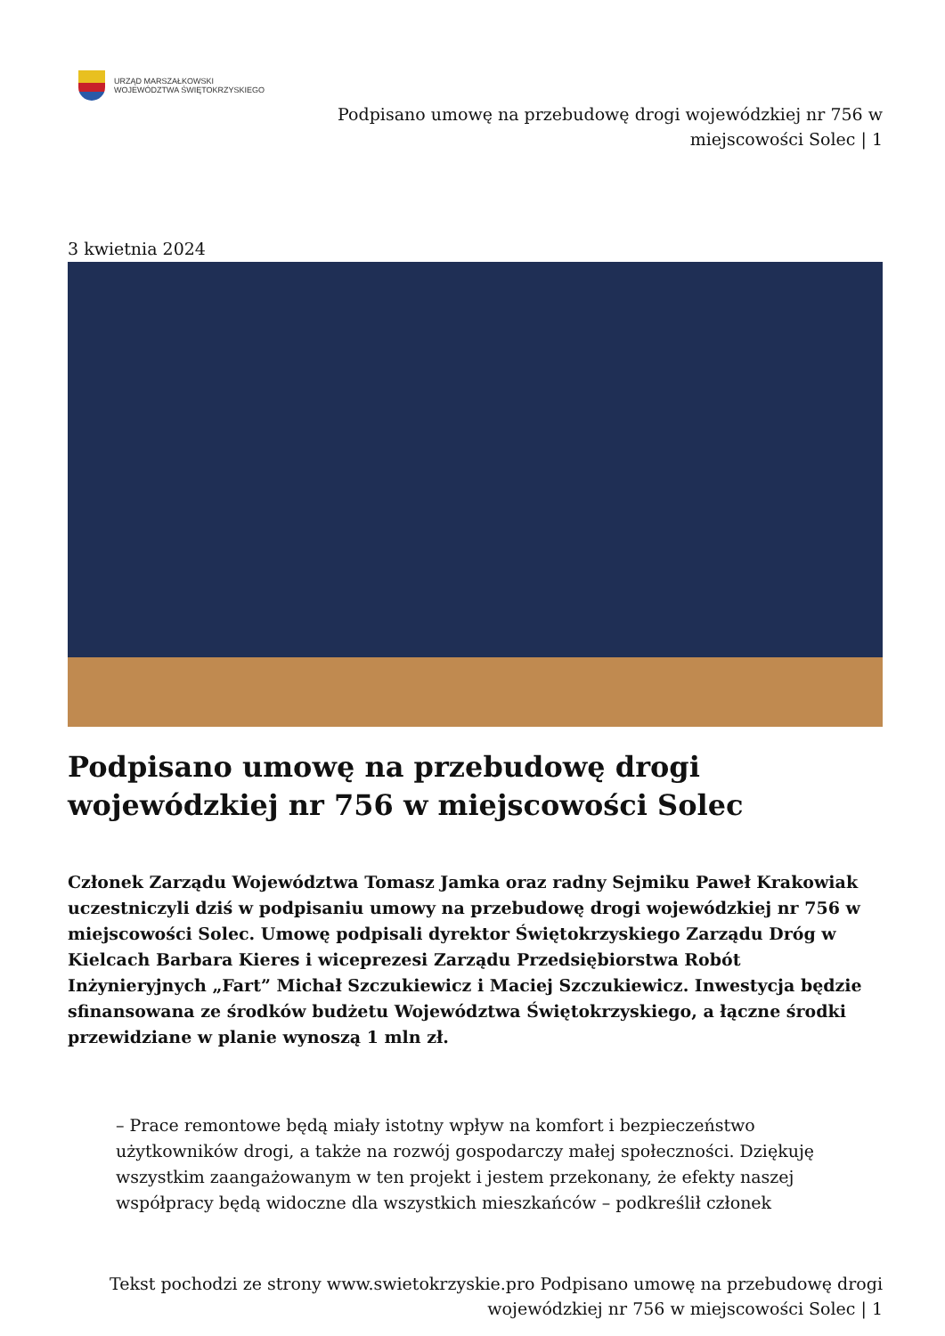URZĄD MARSZAŁKOWSKI
WOJEWÓDZTWA ŚWIĘTOKRZYSKIEGO
Podpisano umowę na przebudowę drogi wojewódzkiej nr 756 w
miejscowości Solec | 1
3 kwietnia 2024
Podpisano umowę na przebudowę drogi wojewódzkiej nr 756 w miejscowości Solec
Członek Zarządu Województwa Tomasz Jamka oraz radny Sejmiku Paweł Krakowiak uczestniczyli dziś w podpisaniu umowy na przebudowę drogi wojewódzkiej nr 756 w miejscowości Solec. Umowę podpisali dyrektor Świętokrzyskiego Zarządu Dróg w Kielcach Barbara Kieres i wiceprezesi Zarządu Przedsiębiorstwa Robót Inżynieryjnych „Fart” Michał Szczukiewicz i Maciej Szczukiewicz. Inwestycja będzie sfinansowana ze środków budżetu Województwa Świętokrzyskiego, a łączne środki przewidziane w planie wynoszą 1 mln zł.
– Prace remontowe będą miały istotny wpływ na komfort i bezpieczeństwo użytkowników drogi, a także na rozwój gospodarczy małej społeczności. Dziękuję wszystkim zaangażowanym w ten projekt i jestem przekonany, że efekty naszej współpracy będą widoczne dla wszystkich mieszkańców – podkreślił członek
Tekst pochodzi ze strony www.swietokrzyskie.pro Podpisano umowę na przebudowę drogi
wojewódzkiej nr 756 w miejscowości Solec | 1